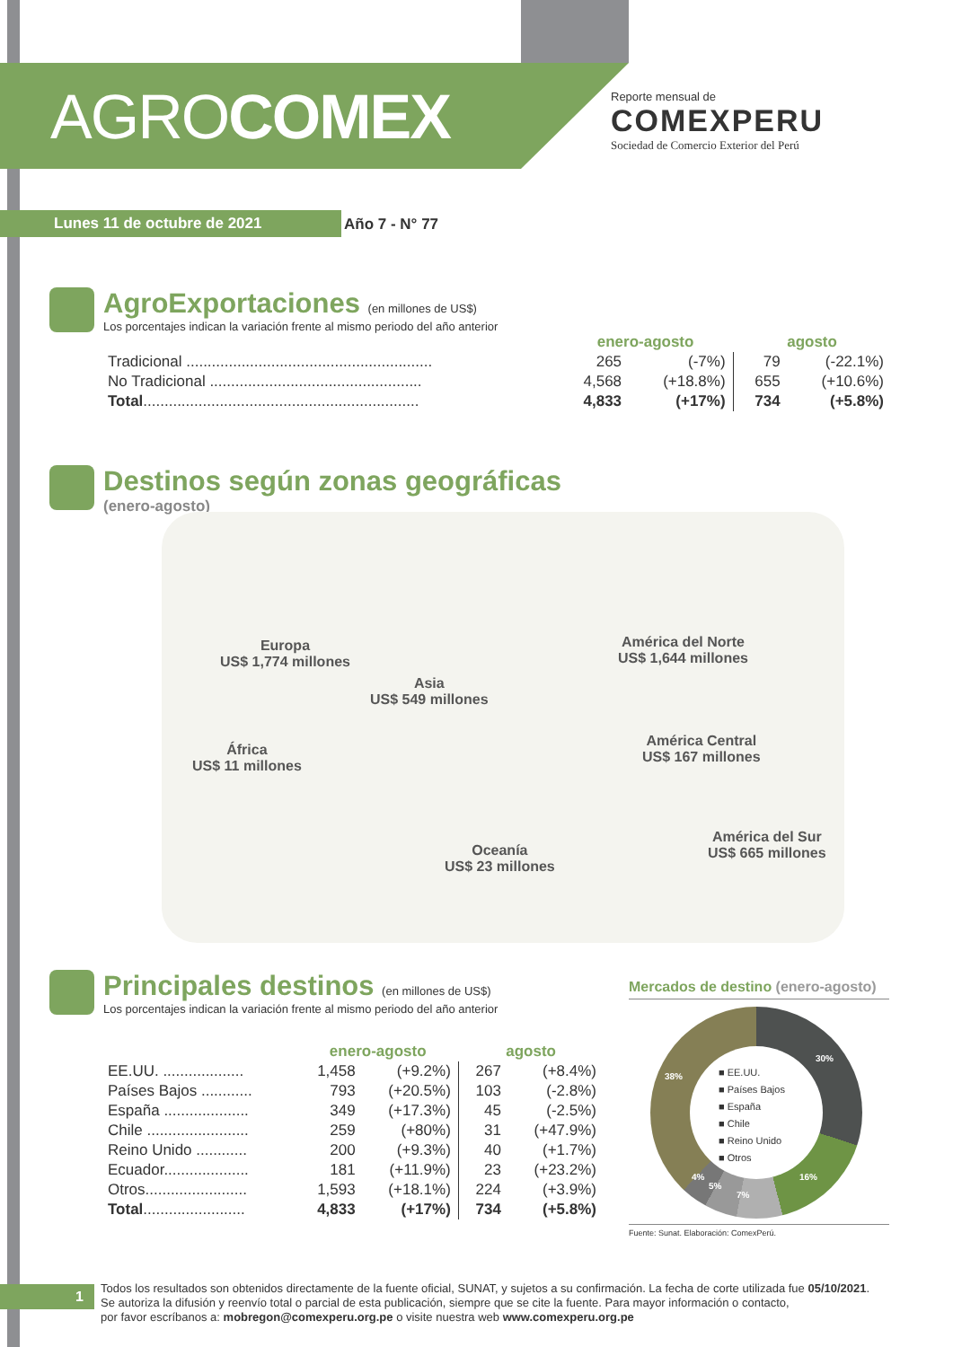AGROCOMEX
Reporte mensual de
COMEXPERU
Sociedad de Comercio Exterior del Perú
Lunes 11 de octubre de 2021 Año 7 - N° 77
AgroExportaciones (en millones de US$)
Los porcentajes indican la variación frente al mismo periodo del año anterior
| | enero-agosto | | agosto | |
| --- | --- | --- | --- | --- |
| Tradicional .......................................................... | 265 | (-7%) | 79 | (-22.1%) |
| No Tradicional .................................................. | 4,568 | (+18.8%) | 655 | (+10.6%) |
| Total ................................................................. | 4,833 | (+17%) | 734 | (+5.8%) |
Destinos según zonas geográficas
(enero-agosto)
Europa
US$ 1,774 millones
Asia
US$ 549 millones
América del Norte
US$ 1,644 millones
África
US$ 11 millones
América Central
US$ 167 millones
Oceanía
US$ 23 millones
América del Sur
US$ 665 millones
Principales destinos (en millones de US$)
Los porcentajes indican la variación frente al mismo periodo del año anterior
| | enero-agosto | | agosto | |
| --- | --- | --- | --- | --- |
| EE.UU. ................... | 1,458 | (+9.2%) | 267 | (+8.4%) |
| Países Bajos ............ | 793 | (+20.5%) | 103 | (-2.8%) |
| España .................... | 349 | (+17.3%) | 45 | (-2.5%) |
| Chile ........................ | 259 | (+80%) | 31 | (+47.9%) |
| Reino Unido ............ | 200 | (+9.3%) | 40 | (+1.7%) |
| Ecuador.................... | 181 | (+11.9%) | 23 | (+23.2%) |
| Otros........................ | 1,593 | (+18.1%) | 224 | (+3.9%) |
| Total ........................ | 4,833 | (+17%) | 734 | (+5.8%) |
Mercados de destino (enero-agosto)
■ EE.UU.
■ Países Bajos
■ España
■ Chile
■ Reino Unido
■ Otros
30%
16%
7%
5%
4%
38%
Fuente: Sunat. Elaboración: ComexPerú.
1
Todos los resultados son obtenidos directamente de la fuente oficial, SUNAT, y sujetos a su confirmación. La fecha de corte utilizada fue 05/10/2021.
Se autoriza la difusión y reenvío total o parcial de esta publicación, siempre que se cite la fuente. Para mayor información o contacto,
por favor escríbanos a: mobregon@comexperu.org.pe o visite nuestra web www.comexperu.org.pe